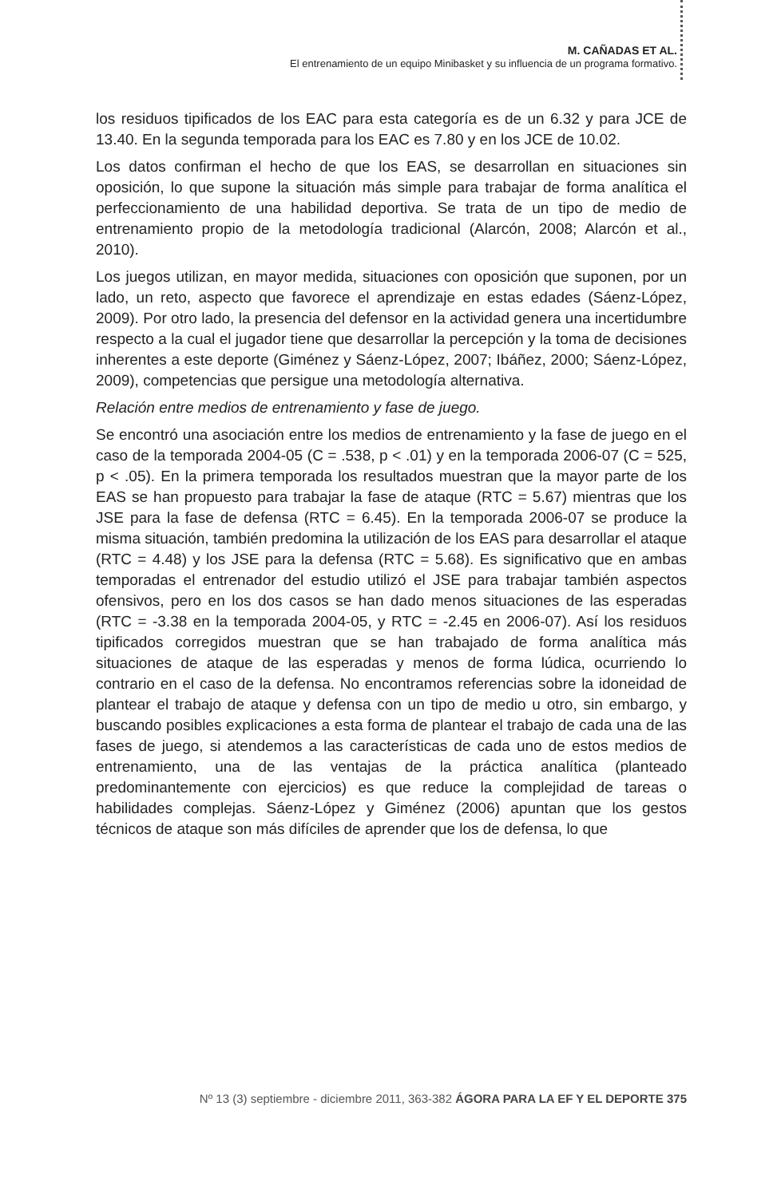M. CAÑADAS ET AL.
El entrenamiento de un equipo Minibasket y su influencia de un programa formativo.
los residuos tipificados de los EAC para esta categoría es de un 6.32 y para JCE de 13.40. En la segunda temporada para los EAC es 7.80 y en los JCE de 10.02.
Los datos confirman el hecho de que los EAS, se desarrollan en situaciones sin oposición, lo que supone la situación más simple para trabajar de forma analítica el perfeccionamiento de una habilidad deportiva. Se trata de un tipo de medio de entrenamiento propio de la metodología tradicional (Alarcón, 2008; Alarcón et al., 2010).
Los juegos utilizan, en mayor medida, situaciones con oposición que suponen, por un lado, un reto, aspecto que favorece el aprendizaje en estas edades (Sáenz-López, 2009). Por otro lado, la presencia del defensor en la actividad genera una incertidumbre respecto a la cual el jugador tiene que desarrollar la percepción y la toma de decisiones inherentes a este deporte (Giménez y Sáenz-López, 2007; Ibáñez, 2000; Sáenz-López, 2009), competencias que persigue una metodología alternativa.
Relación entre medios de entrenamiento y fase de juego.
Se encontró una asociación entre los medios de entrenamiento y la fase de juego en el caso de la temporada 2004-05 (C = .538, p < .01) y en la temporada 2006-07 (C = 525, p < .05). En la primera temporada los resultados muestran que la mayor parte de los EAS se han propuesto para trabajar la fase de ataque (RTC = 5.67) mientras que los JSE para la fase de defensa (RTC = 6.45). En la temporada 2006-07 se produce la misma situación, también predomina la utilización de los EAS para desarrollar el ataque (RTC = 4.48) y los JSE para la defensa (RTC = 5.68). Es significativo que en ambas temporadas el entrenador del estudio utilizó el JSE para trabajar también aspectos ofensivos, pero en los dos casos se han dado menos situaciones de las esperadas (RTC = -3.38 en la temporada 2004-05, y RTC = -2.45 en 2006-07). Así los residuos tipificados corregidos muestran que se han trabajado de forma analítica más situaciones de ataque de las esperadas y menos de forma lúdica, ocurriendo lo contrario en el caso de la defensa. No encontramos referencias sobre la idoneidad de plantear el trabajo de ataque y defensa con un tipo de medio u otro, sin embargo, y buscando posibles explicaciones a esta forma de plantear el trabajo de cada una de las fases de juego, si atendemos a las características de cada uno de estos medios de entrenamiento, una de las ventajas de la práctica analítica (planteado predominantemente con ejercicios) es que reduce la complejidad de tareas o habilidades complejas. Sáenz-López y Giménez (2006) apuntan que los gestos técnicos de ataque son más difíciles de aprender que los de defensa, lo que
Nº 13 (3) septiembre - diciembre 2011, 363-382 ÁGORA PARA LA EF Y EL DEPORTE 375